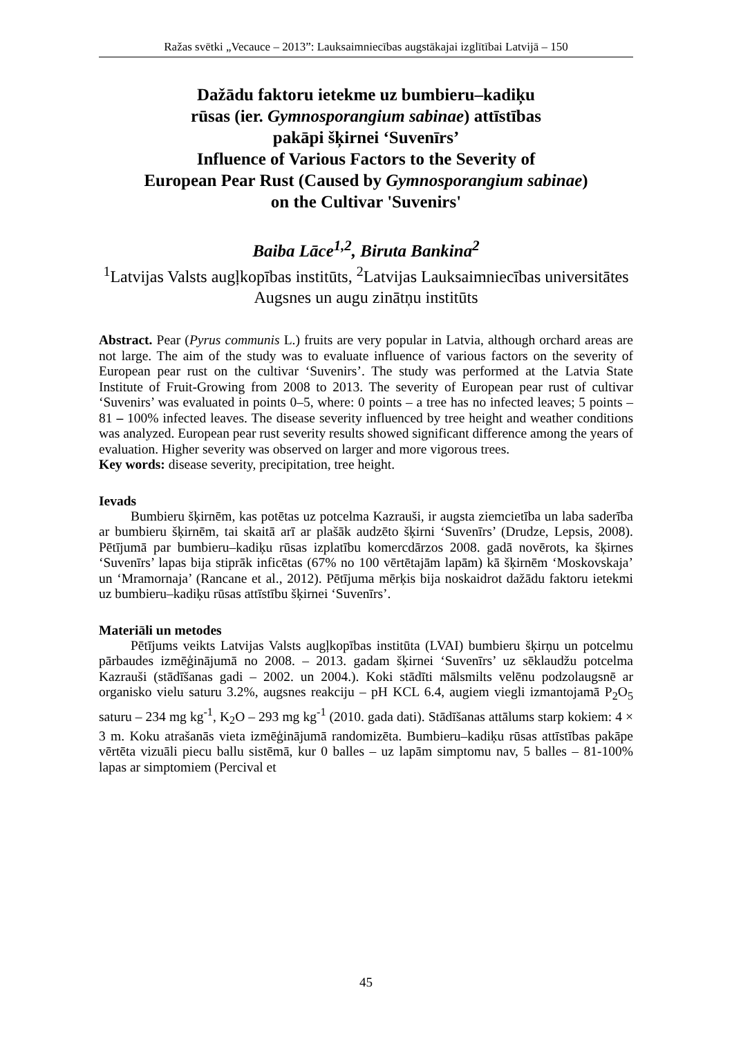Ražas svētki „Vecauce – 2013”: Lauksaimniecības augstākajai izglītībai Latvijā – 150
Dažādu faktoru ietekme uz bumbieru–kadiķu
rūsas (ier. Gymnosporangium sabinae) attīstības
pakāpi šķirnei ‘Suvenīrs’
Influence of Various Factors to the Severity of
European Pear Rust (Caused by Gymnosporangium sabinae)
on the Cultivar 'Suvenirs'
Baiba Lāce<sup>1,2</sup>, Biruta Bankina<sup>2</sup>
<sup>1</sup> Latvijas Valsts augļkopības institūts, <sup>2</sup>Latvijas Lauksaimniecības universitātes Augsnes un augu zinātņu institūts
Abstract. Pear (Pyrus communis L.) fruits are very popular in Latvia, although orchard areas are not large. The aim of the study was to evaluate influence of various factors on the severity of European pear rust on the cultivar ‘Suvenirs’. The study was performed at the Latvia State Institute of Fruit-Growing from 2008 to 2013. The severity of European pear rust of cultivar ‘Suvenirs’ was evaluated in points 0–5, where: 0 points – a tree has no infected leaves; 5 points – 81 – 100% infected leaves. The disease severity influenced by tree height and weather conditions was analyzed. European pear rust severity results showed significant difference among the years of evaluation. Higher severity was observed on larger and more vigorous trees.
Key words: disease severity, precipitation, tree height.
Ievads
Bumbieru šķirnēm, kas potētas uz potcelma Kazrauši, ir augsta ziemcietība un laba saderība ar bumbieru šķirnēm, tai skaitā arī ar plašāk audzēto šķirni ‘Suvenīrs’ (Drudze, Lepsis, 2008). Pētījumā par bumbieru–kadiķu rūsas izplatību komercdārzos 2008. gadā novērots, ka šķirnes ‘Suvenīrs’ lapas bija stiprāk inficētas (67% no 100 vērtētajām lapām) kā šķirnēm ‘Moskovskaja’ un ‘Mramornaja’ (Rancane et al., 2012). Pētījuma mērķis bija noskaidrot dažādu faktoru ietekmi uz bumbieru–kadiķu rūsas attīstību šķirnei ‘Suvenīrs’.
Materiāli un metodes
Pētījums veikts Latvijas Valsts augļkopības institūta (LVAI) bumbieru šķirņu un potcelmu pārbaudes izmēģinājumā no 2008. – 2013. gadam šķirnei ‘Suvenīrs’ uz sēklaudžu potcelma Kazrauši (stādīšanas gadi – 2002. un 2004.). Koki stādīti mālsmilts velēnu podzolaugsnē ar organisko vielu saturu 3.2%, augsnes reakciju – pH KCL 6.4, augiem viegli izmantojamā P<sub>2</sub>O<sub>5</sub> saturu – 234 mg kg<sup>-1</sup>, K<sub>2</sub>O – 293 mg kg<sup>-1</sup> (2010. gada dati). Stādīšanas attālums starp kokiem: 4 × 3 m. Koku atrašanās vieta izmēģinājumā randomizēta. Bumbieru–kadiķu rūsas attīstības pakāpe vērtēta vizuāli piecu ballu sistēmā, kur 0 balles – uz lapām simptomu nav, 5 balles – 81-100% lapas ar simptomiem (Percival et
45